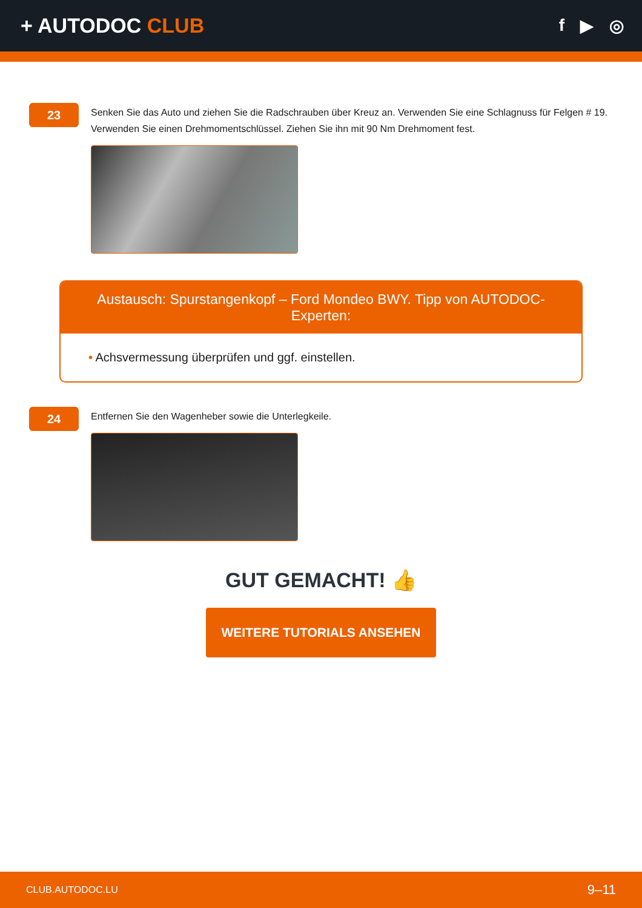+ AUTODOC CLUB
f ▶ ◎
23
Senken Sie das Auto und ziehen Sie die Radschrauben über Kreuz an. Verwenden Sie eine Schlagnuss für Felgen # 19. Verwenden Sie einen Drehmomentschlüssel. Ziehen Sie ihn mit 90 Nm Drehmoment fest.
Austausch: Spurstangenkopf – Ford Mondeo BWY. Tipp von AUTODOC-Experten:
• Achsvermessung überprüfen und ggf. einstellen.
24
Entfernen Sie den Wagenheber sowie die Unterlegkeile.
GUT GEMACHT! 👍
WEITERE TUTORIALS ANSEHEN
CLUB.AUTODOC.LU 9–11